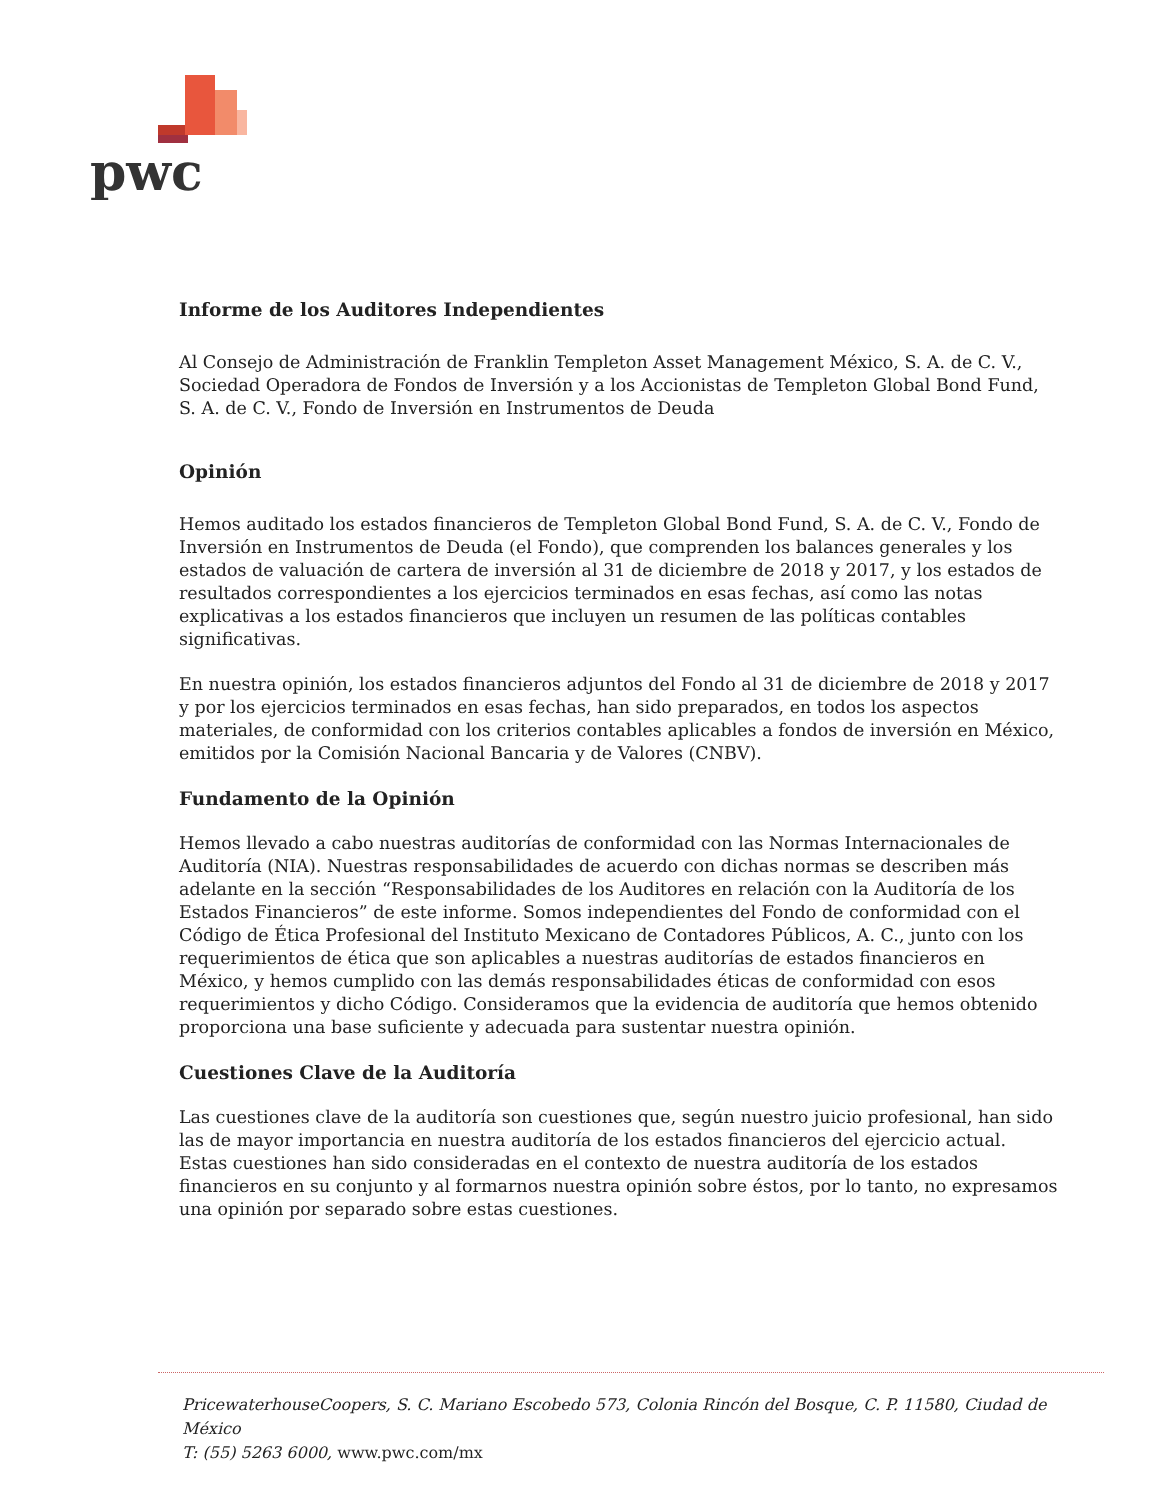pwc
Informe de los Auditores Independientes
Al Consejo de Administración de Franklin Templeton Asset Management México, S. A. de C. V., Sociedad Operadora de Fondos de Inversión y a los Accionistas de Templeton Global Bond Fund, S. A. de C. V., Fondo de Inversión en Instrumentos de Deuda
Opinión
Hemos auditado los estados financieros de Templeton Global Bond Fund, S. A. de C. V., Fondo de Inversión en Instrumentos de Deuda (el Fondo), que comprenden los balances generales y los estados de valuación de cartera de inversión al 31 de diciembre de 2018 y 2017, y los estados de resultados correspondientes a los ejercicios terminados en esas fechas, así como las notas explicativas a los estados financieros que incluyen un resumen de las políticas contables significativas.
En nuestra opinión, los estados financieros adjuntos del Fondo al 31 de diciembre de 2018 y 2017 y por los ejercicios terminados en esas fechas, han sido preparados, en todos los aspectos materiales, de conformidad con los criterios contables aplicables a fondos de inversión en México, emitidos por la Comisión Nacional Bancaria y de Valores (CNBV).
Fundamento de la Opinión
Hemos llevado a cabo nuestras auditorías de conformidad con las Normas Internacionales de Auditoría (NIA). Nuestras responsabilidades de acuerdo con dichas normas se describen más adelante en la sección “Responsabilidades de los Auditores en relación con la Auditoría de los Estados Financieros” de este informe. Somos independientes del Fondo de conformidad con el Código de Ética Profesional del Instituto Mexicano de Contadores Públicos, A. C., junto con los requerimientos de ética que son aplicables a nuestras auditorías de estados financieros en México, y hemos cumplido con las demás responsabilidades éticas de conformidad con esos requerimientos y dicho Código. Consideramos que la evidencia de auditoría que hemos obtenido proporciona una base suficiente y adecuada para sustentar nuestra opinión.
Cuestiones Clave de la Auditoría
Las cuestiones clave de la auditoría son cuestiones que, según nuestro juicio profesional, han sido las de mayor importancia en nuestra auditoría de los estados financieros del ejercicio actual. Estas cuestiones han sido consideradas en el contexto de nuestra auditoría de los estados financieros en su conjunto y al formarnos nuestra opinión sobre éstos, por lo tanto, no expresamos una opinión por separado sobre estas cuestiones.
PricewaterhouseCoopers, S. C. Mariano Escobedo 573, Colonia Rincón del Bosque, C. P. 11580, Ciudad de México
T: (55) 5263 6000, www.pwc.com/mx